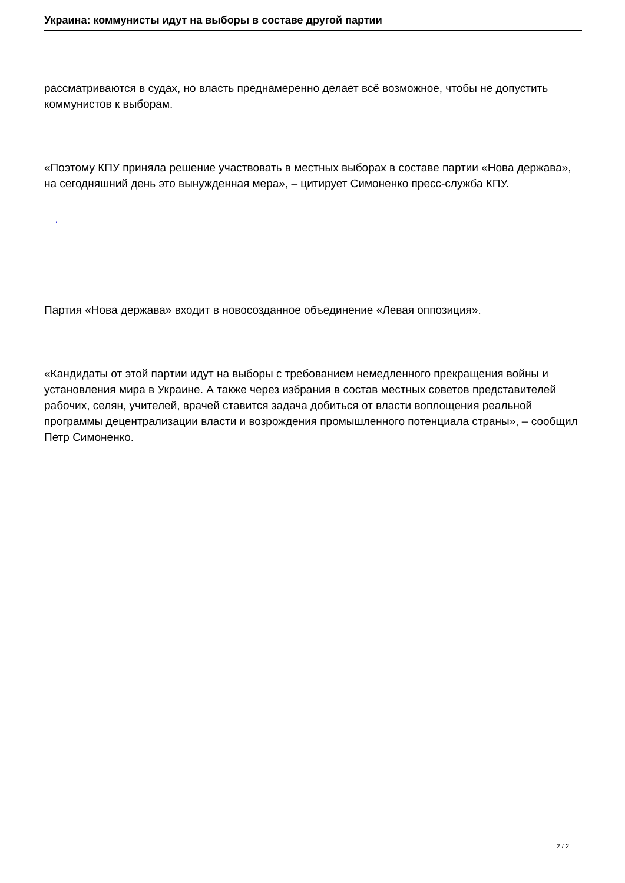Украина: коммунисты идут на выборы в составе другой партии
рассматриваются в судах, но власть преднамеренно делает всё возможное, чтобы не допустить коммунистов к выборам.
«Поэтому КПУ приняла решение участвовать в местных выборах в составе партии «Нова держава», на сегодняшний день это вынужденная мера», – цитирует Симоненко пресс-служба КПУ.
.
Партия «Нова держава» входит в новосозданное объединение «Левая оппозиция».
«Кандидаты от этой партии идут на выборы с требованием немедленного прекращения войны и установления мира в Украине. А также через избрания в состав местных советов представителей рабочих, селян, учителей, врачей ставится задача добиться от власти воплощения реальной программы децентрализации власти и возрождения промышленного потенциала страны», – сообщил Петр Симоненко.
2 / 2